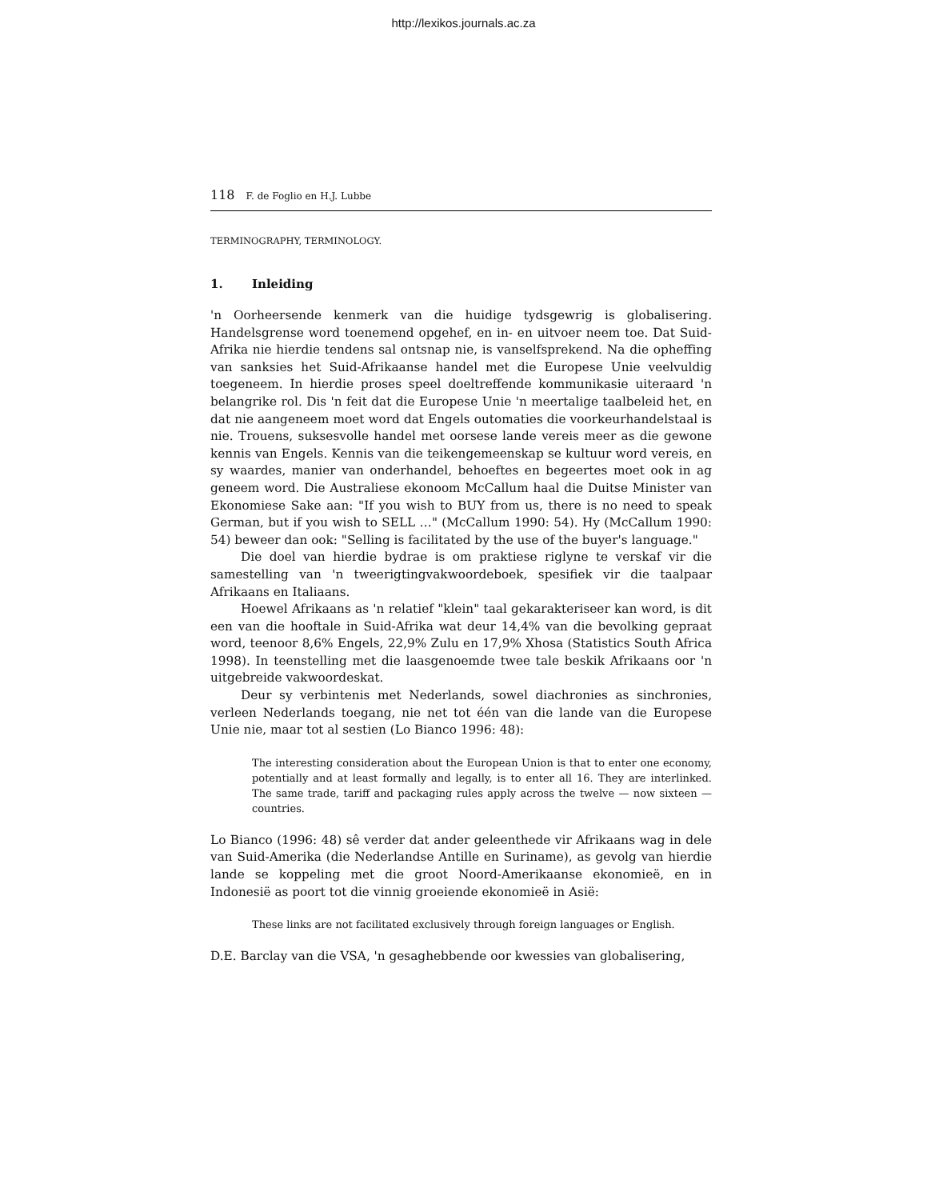http://lexikos.journals.ac.za
118 F. de Foglio en H.J. Lubbe
TERMINOGRAPHY, TERMINOLOGY.
1. Inleiding
'n Oorheersende kenmerk van die huidige tydsgewrig is globalisering. Handelsgrense word toenemend opgehef, en in- en uitvoer neem toe. Dat Suid-Afrika nie hierdie tendens sal ontsnap nie, is vanselfsprekend. Na die opheffing van sanksies het Suid-Afrikaanse handel met die Europese Unie veelvuldig toegeneem. In hierdie proses speel doeltreffende kommunikasie uiteraard 'n belangrike rol. Dis 'n feit dat die Europese Unie 'n meertalige taalbeleid het, en dat nie aangeneem moet word dat Engels outomaties die voorkeurhandelstaal is nie. Trouens, suksesvolle handel met oorsese lande vereis meer as die gewone kennis van Engels. Kennis van die teikengemeenskap se kultuur word vereis, en sy waardes, manier van onderhandel, behoeftes en begeertes moet ook in ag geneem word. Die Australiese ekonoom McCallum haal die Duitse Minister van Ekonomiese Sake aan: "If you wish to BUY from us, there is no need to speak German, but if you wish to SELL …" (McCallum 1990: 54). Hy (McCallum 1990: 54) beweer dan ook: "Selling is facilitated by the use of the buyer's language."
Die doel van hierdie bydrae is om praktiese riglyne te verskaf vir die samestelling van 'n tweerigtingvakwoordeboek, spesifiek vir die taalpaar Afrikaans en Italiaans.
Hoewel Afrikaans as 'n relatief "klein" taal gekarakteriseer kan word, is dit een van die hooftale in Suid-Afrika wat deur 14,4% van die bevolking gepraat word, teenoor 8,6% Engels, 22,9% Zulu en 17,9% Xhosa (Statistics South Africa 1998). In teenstelling met die laasgenoemde twee tale beskik Afrikaans oor 'n uitgebreide vakwoordeskat.
Deur sy verbintenis met Nederlands, sowel diachronies as sinchronies, verleen Nederlands toegang, nie net tot één van die lande van die Europese Unie nie, maar tot al sestien (Lo Bianco 1996: 48):
The interesting consideration about the European Union is that to enter one economy, potentially and at least formally and legally, is to enter all 16. They are interlinked. The same trade, tariff and packaging rules apply across the twelve — now sixteen — countries.
Lo Bianco (1996: 48) sê verder dat ander geleenthede vir Afrikaans wag in dele van Suid-Amerika (die Nederlandse Antille en Suriname), as gevolg van hierdie lande se koppeling met die groot Noord-Amerikaanse ekonomieë, en in Indonesië as poort tot die vinnig groeiende ekonomieë in Asië:
These links are not facilitated exclusively through foreign languages or English.
D.E. Barclay van die VSA, 'n gesaghebbende oor kwessies van globalisering,